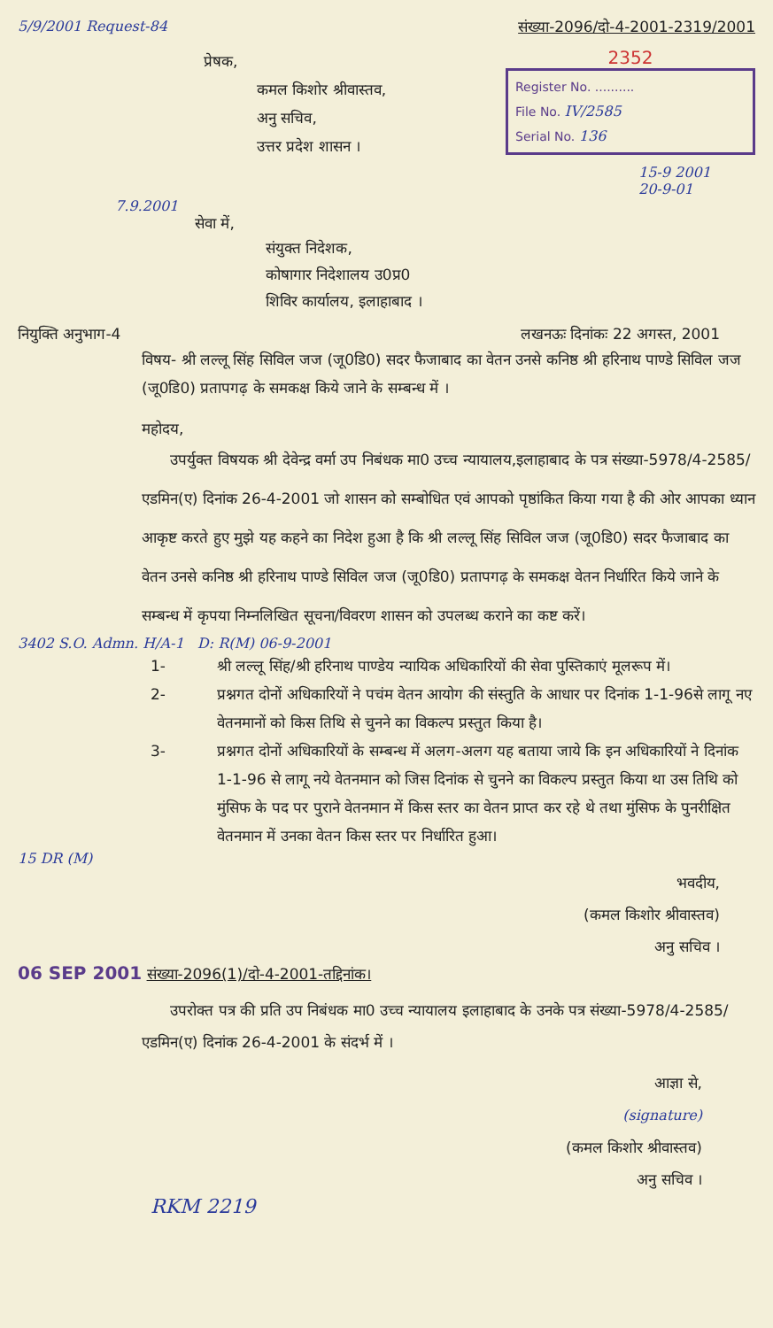5/9/2001 Request-84 संख्या-2096/दो-4-2001-2319/2001
प्रेषक,
कमल किशोर श्रीवास्तव,
अनु सचिव,
उत्तर प्रदेश शासन ।
2352
Register No. ..........
File No. IV/2585
Serial No. 136
15-9 2001
20-9-01
7.9.2001
सेवा में,
संयुक्त निदेशक,
कोषागार निदेशालय उ0प्र0
शिविर कार्यालय, इलाहाबाद ।
नियुक्ति अनुभाग-4 लखनऊः दिनांकः 22 अगस्त, 2001
विषय- श्री लल्लू सिंह सिविल जज (जू0डि0) सदर फैजाबाद का वेतन उनसे कनिष्ठ श्री हरिनाथ पाण्डे सिविल जज (जू0डि0) प्रतापगढ़ के समकक्ष किये जाने के सम्बन्ध में ।
महोदय,
उपर्युक्त विषयक श्री देवेन्द्र वर्मा उप निबंधक मा0 उच्च न्यायालय,इलाहाबाद के पत्र संख्या-5978/4-2585/एडमिन(ए) दिनांक 26-4-2001 जो शासन को सम्बोधित एवं आपको पृष्ठांकित किया गया है की ओर आपका ध्यान आकृष्ट करते हुए मुझे यह कहने का निदेश हुआ है कि श्री लल्लू सिंह सिविल जज (जू0डि0) सदर फैजाबाद का वेतन उनसे कनिष्ठ श्री हरिनाथ पाण्डे सिविल जज (जू0डि0) प्रतापगढ़ के समकक्ष वेतन निर्धारित किये जाने के सम्बन्ध में कृपया निम्नलिखित सूचना/विवरण शासन को उपलब्ध कराने का कष्ट करें।
3402 S.O. Admn. H/A-1 D: R(M) 06-9-2001
1- श्री लल्लू सिंह/श्री हरिनाथ पाण्डेय न्यायिक अधिकारियों की सेवा पुस्तिकाएं मूलरूप में।
2- प्रश्नगत दोनों अधिकारियों ने पचंम वेतन आयोग की संस्तुति के आधार पर दिनांक 1-1-96से लागू नए वेतनमानों को किस तिथि से चुनने का विकल्प प्रस्तुत किया है।
3- प्रश्नगत दोनों अधिकारियों के सम्बन्ध में अलग-अलग यह बताया जाये कि इन अधिकारियों ने दिनांक 1-1-96 से लागू नये वेतनमान को जिस दिनांक से चुनने का विकल्प प्रस्तुत किया था उस तिथि को मुंसिफ के पद पर पुराने वेतनमान में किस स्तर का वेतन प्राप्त कर रहे थे तथा मुंसिफ के पुनरीक्षित वेतनमान में उनका वेतन किस स्तर पर निर्धारित हुआ।
15 DR (M)
भवदीय,
(कमल किशोर श्रीवास्तव)
अनु सचिव ।
06 SEP 2001 संख्या-2096(1)/दो-4-2001-तद्दिनांक।
उपरोक्त पत्र की प्रति उप निबंधक मा0 उच्च न्यायालय इलाहाबाद के उनके पत्र संख्या-5978/4-2585/एडमिन(ए) दिनांक 26-4-2001 के संदर्भ में ।
आज्ञा से,
(signature)
(कमल किशोर श्रीवास्तव)
अनु सचिव ।
RKM 2219